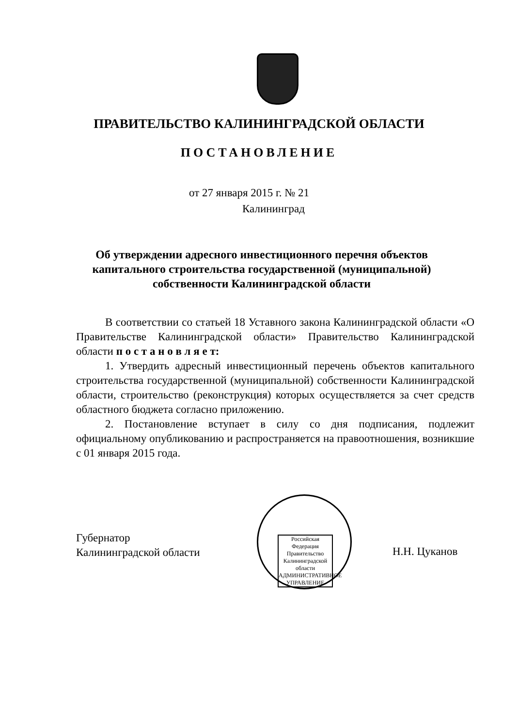ПРАВИТЕЛЬСТВО КАЛИНИНГРАДСКОЙ ОБЛАСТИ
ПОСТАНОВЛЕНИЕ
от 27 января 2015 г. № 21
Калининград
Об утверждении адресного инвестиционного перечня объектов капитального строительства государственной (муниципальной) собственности Калининградской области
В соответствии со статьей 18 Уставного закона Калининградской области «О Правительстве Калининградской области» Правительство Калининградской области п о с т а н о в л я е т:
1. Утвердить адресный инвестиционный перечень объектов капитального строительства государственной (муниципальной) собственности Калининградской области, строительство (реконструкция) которых осуществляется за счет средств областного бюджета согласно приложению.
2. Постановление вступает в силу со дня подписания, подлежит официальному опубликованию и распространяется на правоотношения, возникшие с 01 января 2015 года.
Губернатор
Калининградской области
Российская Федерация Правительство Калининградской области АДМИНИСТРАТИВНОЕ УПРАВЛЕНИЕ
Н.Н. Цуканов